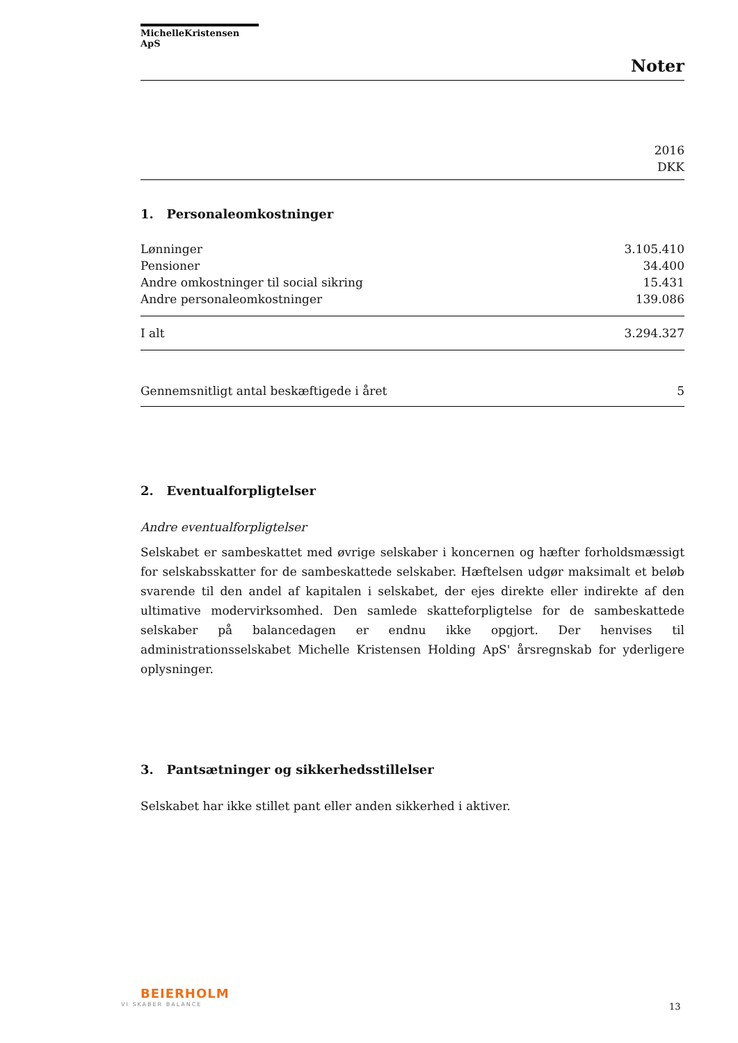MichelleKristensen ApS
Noter
2016
DKK
1. Personaleomkostninger
| Lønninger | 3.105.410 |
| Pensioner | 34.400 |
| Andre omkostninger til social sikring | 15.431 |
| Andre personaleomkostninger | 139.086 |
| I alt | 3.294.327 |
| Gennemsnitligt antal beskæftigede i året | 5 |
2. Eventualforpligtelser
Andre eventualforpligtelser
Selskabet er sambeskattet med øvrige selskaber i koncernen og hæfter forholdsmæssigt for selskabsskatter for de sambeskattede selskaber. Hæftelsen udgør maksimalt et beløb svarende til den andel af kapitalen i selskabet, der ejes direkte eller indirekte af den ultimative modervirksomhed. Den samlede skatteforpligtelse for de sambeskattede selskaber på balancedagen er endnu ikke opgjort. Der henvises til administrationsselskabet Michelle Kristensen Holding ApS' årsregnskab for yderligere oplysninger.
3. Pantsætninger og sikkerhedsstillelser
Selskabet har ikke stillet pant eller anden sikkerhed i aktiver.
BEIERHOLM
VI SKABER BALANCE 13